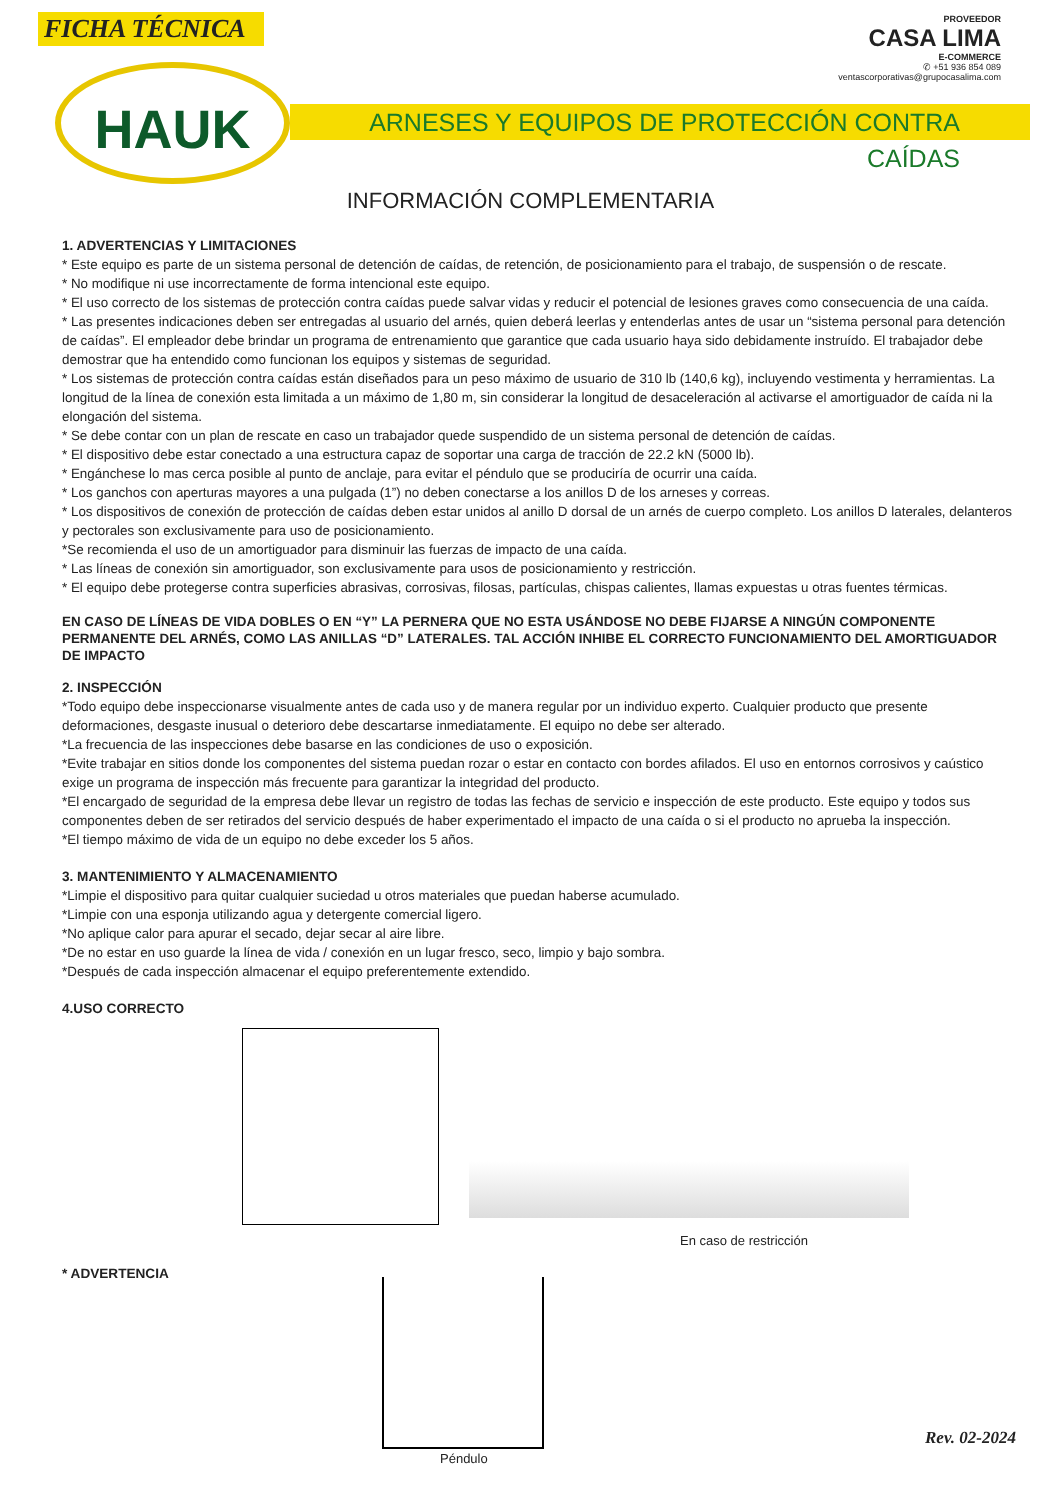FICHA TÉCNICA
PROVEEDOR
CASA LIMA
E-COMMERCE
✆ +51 936 854 089
ventascorporativas@grupocasalima.com
ARNESES Y EQUIPOS DE PROTECCIÓN CONTRA CAÍDAS
HAUK
INFORMACIÓN COMPLEMENTARIA
1. ADVERTENCIAS Y LIMITACIONES
* Este equipo es parte de un sistema personal de detención de caídas, de retención, de posicionamiento para el trabajo, de suspensión o de rescate.
* No modifique ni use incorrectamente de forma intencional este equipo.
* El uso correcto de los sistemas de protección contra caídas puede salvar vidas y reducir el potencial de lesiones graves como consecuencia de una caída.
* Las presentes indicaciones deben ser entregadas al usuario del arnés, quien deberá leerlas y entenderlas antes de usar un “sistema personal para detención de caídas”. El empleador debe brindar un programa de entrenamiento que garantice que cada usuario haya sido debidamente instruído. El trabajador debe demostrar que ha entendido como funcionan los equipos y sistemas de seguridad.
* Los sistemas de protección contra caídas están diseñados para un peso máximo de usuario de 310 lb (140,6 kg), incluyendo vestimenta y herramientas. La longitud de la línea de conexión esta limitada a un máximo de 1,80 m, sin considerar la longitud de desaceleración al activarse el amortiguador de caída ni la elongación del sistema.
* Se debe contar con un plan de rescate en caso un trabajador quede suspendido de un sistema personal de detención de caídas.
* El dispositivo debe estar conectado a una estructura capaz de soportar una carga de tracción de 22.2 kN (5000 lb).
* Engánchese lo mas cerca posible al punto de anclaje, para evitar el péndulo que se produciría de ocurrir una caída.
* Los ganchos con aperturas mayores a una pulgada (1”) no deben conectarse a los anillos D de los arneses y correas.
* Los dispositivos de conexión de protección de caídas deben estar unidos al anillo D dorsal de un arnés de cuerpo completo. Los anillos D laterales, delanteros y pectorales son exclusivamente para uso de posicionamiento.
*Se recomienda el uso de un amortiguador para disminuir las fuerzas de impacto de una caída.
* Las líneas de conexión sin amortiguador, son exclusivamente para usos de posicionamiento y restricción.
* El equipo debe protegerse contra superficies abrasivas, corrosivas, filosas, partículas, chispas calientes, llamas expuestas u otras fuentes térmicas.
EN CASO DE LÍNEAS DE VIDA DOBLES O EN “Y” LA PERNERA QUE NO ESTA USÁNDOSE NO DEBE FIJARSE A NINGÚN COMPONENTE PERMANENTE DEL ARNÉS, COMO LAS ANILLAS “D” LATERALES. TAL ACCIÓN INHIBE EL CORRECTO FUNCIONAMIENTO DEL AMORTIGUADOR DE IMPACTO
2. INSPECCIÓN
*Todo equipo debe inspeccionarse visualmente antes de cada uso y de manera regular por un individuo experto. Cualquier producto que presente deformaciones, desgaste inusual o deterioro debe descartarse inmediatamente. El equipo no debe ser alterado.
*La frecuencia de las inspecciones debe basarse en las condiciones de uso o exposición.
*Evite trabajar en sitios donde los componentes del sistema puedan rozar o estar en contacto con bordes afilados. El uso en entornos corrosivos y caústico exige un programa de inspección más frecuente para garantizar la integridad del producto.
*El encargado de seguridad de la empresa debe llevar un registro de todas las fechas de servicio e inspección de este producto. Este equipo y todos sus componentes deben de ser retirados del servicio después de haber experimentado el impacto de una caída o si el producto no aprueba la inspección.
*El tiempo máximo de vida de un equipo no debe exceder los 5 años.
3. MANTENIMIENTO Y ALMACENAMIENTO
*Limpie el dispositivo para quitar cualquier suciedad u otros materiales que puedan haberse acumulado.
*Limpie con una esponja utilizando agua y detergente comercial ligero.
*No aplique calor para apurar el secado, dejar secar al aire libre.
*De no estar en uso guarde la línea de vida / conexión en un lugar fresco, seco, limpio y bajo sombra.
*Después de cada inspección almacenar el equipo preferentemente extendido.
4.USO CORRECTO
En caso de restricción
* ADVERTENCIA
Péndulo
Rev. 02-2024